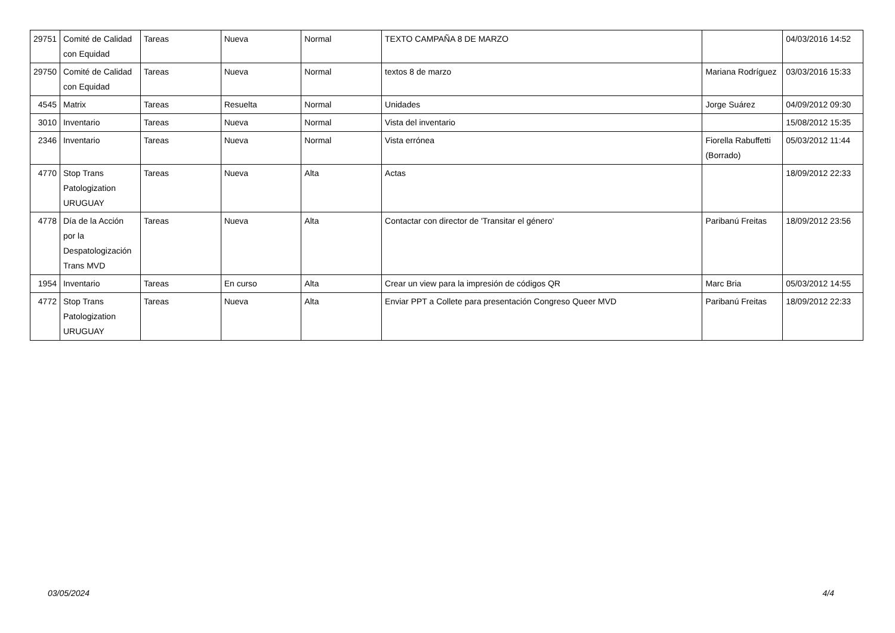| 29751 | Comité de Calidad con Equidad | Tareas | Nueva | Normal | TEXTO CAMPAÑA 8 DE MARZO | | 04/03/2016 14:52 |
| 29750 | Comité de Calidad con Equidad | Tareas | Nueva | Normal | textos 8 de marzo | Mariana Rodríguez | 03/03/2016 15:33 |
| 4545 | Matrix | Tareas | Resuelta | Normal | Unidades | Jorge Suárez | 04/09/2012 09:30 |
| 3010 | Inventario | Tareas | Nueva | Normal | Vista del inventario | | 15/08/2012 15:35 |
| 2346 | Inventario | Tareas | Nueva | Normal | Vista errónea | Fiorella Rabuffetti (Borrado) | 05/03/2012 11:44 |
| 4770 | Stop Trans Patologization URUGUAY | Tareas | Nueva | Alta | Actas | | 18/09/2012 22:33 |
| 4778 | Día de la Acción por la Despatologización Trans MVD | Tareas | Nueva | Alta | Contactar con director de 'Transitar el género' | Paribanú Freitas | 18/09/2012 23:56 |
| 1954 | Inventario | Tareas | En curso | Alta | Crear un view para la impresión de códigos QR | Marc Bria | 05/03/2012 14:55 |
| 4772 | Stop Trans Patologization URUGUAY | Tareas | Nueva | Alta | Enviar PPT a Collete para presentación Congreso Queer MVD | Paribanú Freitas | 18/09/2012 22:33 |
03/05/2024 4/4